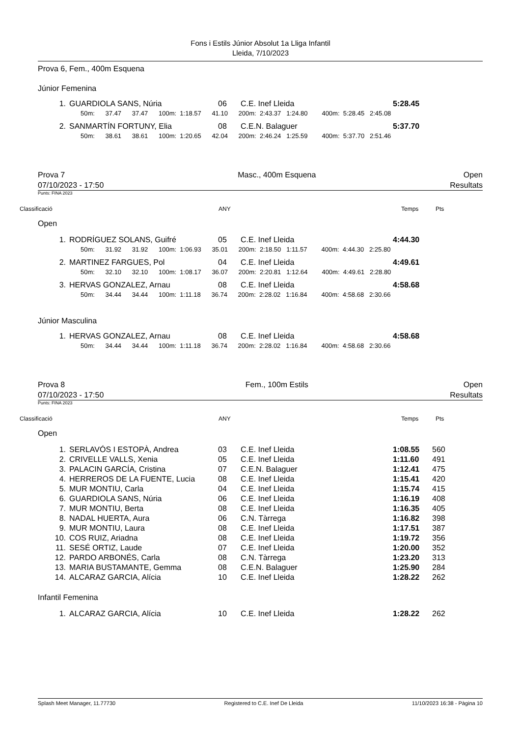Fons i Estils Júnior Absolut 1a Lliga Infantil
Lleida, 7/10/2023
Prova 6, Fem., 400m Esquena
Júnior Femenina
| 1. | GUARDIOLA SANS, Núria | 06 | C.E. Inef Lleida | 5:28.45 |
| 50m: 37.47 37.47 100m: 1:18.57 41.10 200m: 2:43.37 1:24.80 400m: 5:28.45 2:45.08 | | | | |
| 2. | SANMARTÍN FORTUNY, Elia | 08 | C.E.N. Balaguer | 5:37.70 |
| 50m: 38.61 38.61 100m: 1:20.65 42.04 200m: 2:46.24 1:25.59 400m: 5:37.70 2:51.46 | | | | |
Prova 7
07/10/2023 - 17:50 Masc., 400m Esquena Open
Resultats
Punts: FINA 2023
Classificació ANY Temps Pts
Open
| 1. | RODRÍGUEZ SOLANS, Guifré | 05 | C.E. Inef Lleida | 4:44.30 |
| 50m: 31.92 31.92 100m: 1:06.93 35.01 200m: 2:18.50 1:11.57 400m: 4:44.30 2:25.80 | | | | |
| 2. | MARTINEZ FARGUES, Pol | 04 | C.E. Inef Lleida | 4:49.61 |
| 50m: 32.10 32.10 100m: 1:08.17 36.07 200m: 2:20.81 1:12.64 400m: 4:49.61 2:28.80 | | | | |
| 3. | HERVAS GONZALEZ, Arnau | 08 | C.E. Inef Lleida | 4:58.68 |
| 50m: 34.44 34.44 100m: 1:11.18 36.74 200m: 2:28.02 1:16.84 400m: 4:58.68 2:30.66 | | | | |
Júnior Masculina
| 1. | HERVAS GONZALEZ, Arnau | 08 | C.E. Inef Lleida | 4:58.68 |
| 50m: 34.44 34.44 100m: 1:11.18 36.74 200m: 2:28.02 1:16.84 400m: 4:58.68 2:30.66 | | | | |
Prova 8
07/10/2023 - 17:50 Fem., 100m Estils Open
Resultats
Punts: FINA 2023
Classificació ANY Temps Pts
Open
| 1. | SERLAVÓS I ESTOPÀ, Andrea | 03 | C.E. Inef Lleida | 1:08.55 | 560 |
| 2. | CRIVELLE VALLS, Xenia | 05 | C.E. Inef Lleida | 1:11.60 | 491 |
| 3. | PALACIN GARCÍA, Cristina | 07 | C.E.N. Balaguer | 1:12.41 | 475 |
| 4. | HERREROS DE LA FUENTE, Lucia | 08 | C.E. Inef Lleida | 1:15.41 | 420 |
| 5. | MUR MONTIU, Carla | 04 | C.E. Inef Lleida | 1:15.74 | 415 |
| 6. | GUARDIOLA SANS, Núria | 06 | C.E. Inef Lleida | 1:16.19 | 408 |
| 7. | MUR MONTIU, Berta | 08 | C.E. Inef Lleida | 1:16.35 | 405 |
| 8. | NADAL HUERTA, Aura | 06 | C.N. Tàrrega | 1:16.82 | 398 |
| 9. | MUR MONTIU, Laura | 08 | C.E. Inef Lleida | 1:17.51 | 387 |
| 10. | COS RUIZ, Ariadna | 08 | C.E. Inef Lleida | 1:19.72 | 356 |
| 11. | SESÉ ORTIZ, Laude | 07 | C.E. Inef Lleida | 1:20.00 | 352 |
| 12. | PARDO ARBONÉS, Carla | 08 | C.N. Tàrrega | 1:23.20 | 313 |
| 13. | MARIA BUSTAMANTE, Gemma | 08 | C.E.N. Balaguer | 1:25.90 | 284 |
| 14. | ALCARAZ GARCIA, Alícia | 10 | C.E. Inef Lleida | 1:28.22 | 262 |
Infantil Femenina
| 1. | ALCARAZ GARCIA, Alícia | 10 | C.E. Inef Lleida | 1:28.22 | 262 |
Splash Meet Manager, 11.77730 Registered to C.E. Inef De Lleida 11/10/2023 16:38 - Pàgina 10